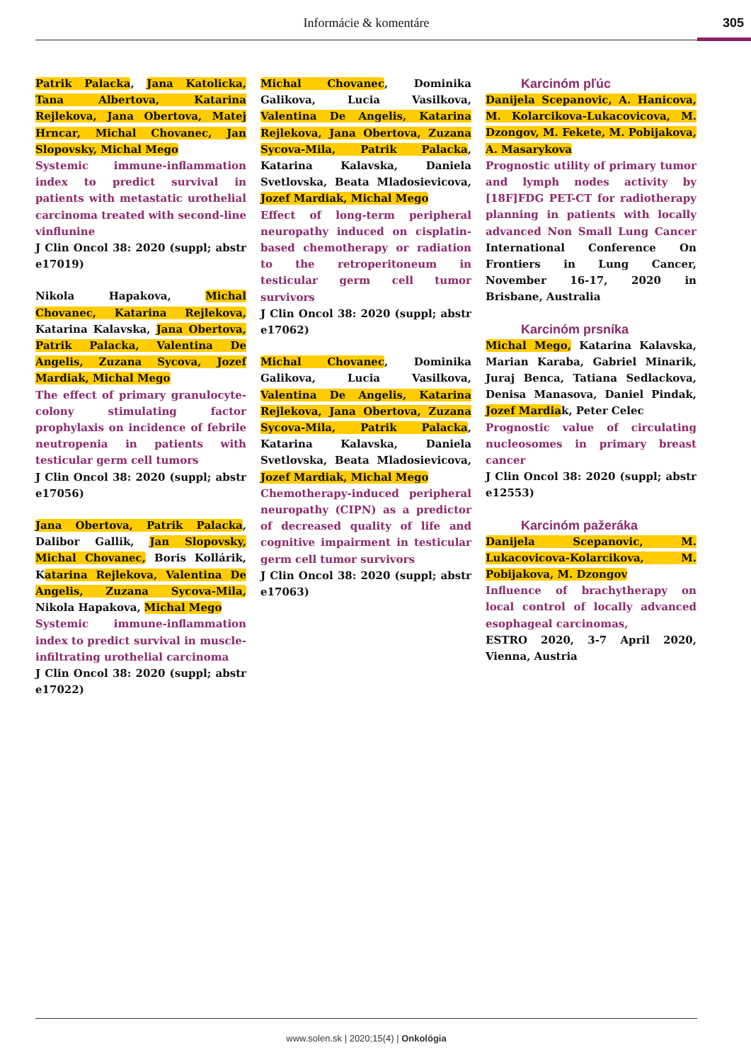Informácie & komentáre
305
Patrik Palacka, Jana Katolicka, Tana Albertova, Katarina Rejlekova, Jana Obertova, Matej Hrncar, Michal Chovanec, Jan Slopovsky, Michal Mego
Systemic immune-inflammation index to predict survival in patients with metastatic urothelial carcinoma treated with second-line vinflunine
J Clin Oncol 38: 2020 (suppl; abstr e17019)
Nikola Hapakova, Michal Chovanec, Katarina Rejlekova, Katarina Kalavska, Jana Obertova, Patrik Palacka, Valentina De Angelis, Zuzana Sycova, Jozef Mardiak, Michal Mego
The effect of primary granulocyte-colony stimulating factor prophylaxis on incidence of febrile neutropenia in patients with testicular germ cell tumors
J Clin Oncol 38: 2020 (suppl; abstr e17056)
Jana Obertova, Patrik Palacka, Dalibor Gallik, Jan Slopovsky, Michal Chovanec, Boris Kollárik, Katarina Rejlekova, Valentina De Angelis, Zuzana Sycova-Mila, Nikola Hapakova, Michal Mego
Systemic immune-inflammation index to predict survival in muscle-infiltrating urothelial carcinoma
J Clin Oncol 38: 2020 (suppl; abstr e17022)
Michal Chovanec, Dominika Galikova, Lucia Vasilkova, Valentina De Angelis, Katarina Rejlekova, Jana Obertova, Zuzana Sycova-Mila, Patrik Palacka, Katarina Kalavska, Daniela Svetlovska, Beata Mladosievicova, Jozef Mardiak, Michal Mego
Effect of long-term peripheral neuropathy induced on cisplatin-based chemotherapy or radiation to the retroperitoneum in testicular germ cell tumor survivors
J Clin Oncol 38: 2020 (suppl; abstr e17062)
Michal Chovanec, Dominika Galikova, Lucia Vasilkova, Valentina De Angelis, Katarina Rejlekova, Jana Obertova, Zuzana Sycova-Mila, Patrik Palacka, Katarina Kalavska, Daniela Svetlovska, Beata Mladosievicova, Jozef Mardiak, Michal Mego
Chemotherapy-induced peripheral neuropathy (CIPN) as a predictor of decreased quality of life and cognitive impairment in testicular germ cell tumor survivors
J Clin Oncol 38: 2020 (suppl; abstr e17063)
Karcinóm pľúc
Danijela Scepanovic, A. Hanicova, M. Kolarcikova-Lukacovicova, M. Dzongov, M. Fekete, M. Pobijakova, A. Masarykova
Prognostic utility of primary tumor and lymph nodes activity by [18F]FDG PET-CT for radiotherapy planning in patients with locally advanced Non Small Lung Cancer International Conference On Frontiers in Lung Cancer, November 16-17, 2020 in Brisbane, Australia
Karcinóm prsníka
Michal Mego, Katarina Kalavska, Marian Karaba, Gabriel Minarik, Juraj Benca, Tatiana Sedlackova, Denisa Manasova, Daniel Pindak, Jozef Mardiak, Peter Celec
Prognostic value of circulating nucleosomes in primary breast cancer
J Clin Oncol 38: 2020 (suppl; abstr e12553)
Karcinóm pažeráka
Danijela Scepanovic, M. Lukacovicova-Kolarcikova, M. Pobijakova, M. Dzongov
Influence of brachytherapy on local control of locally advanced esophageal carcinomas,
ESTRO 2020, 3-7 April 2020, Vienna, Austria
www.solen.sk | 2020;15(4) | Onkológia